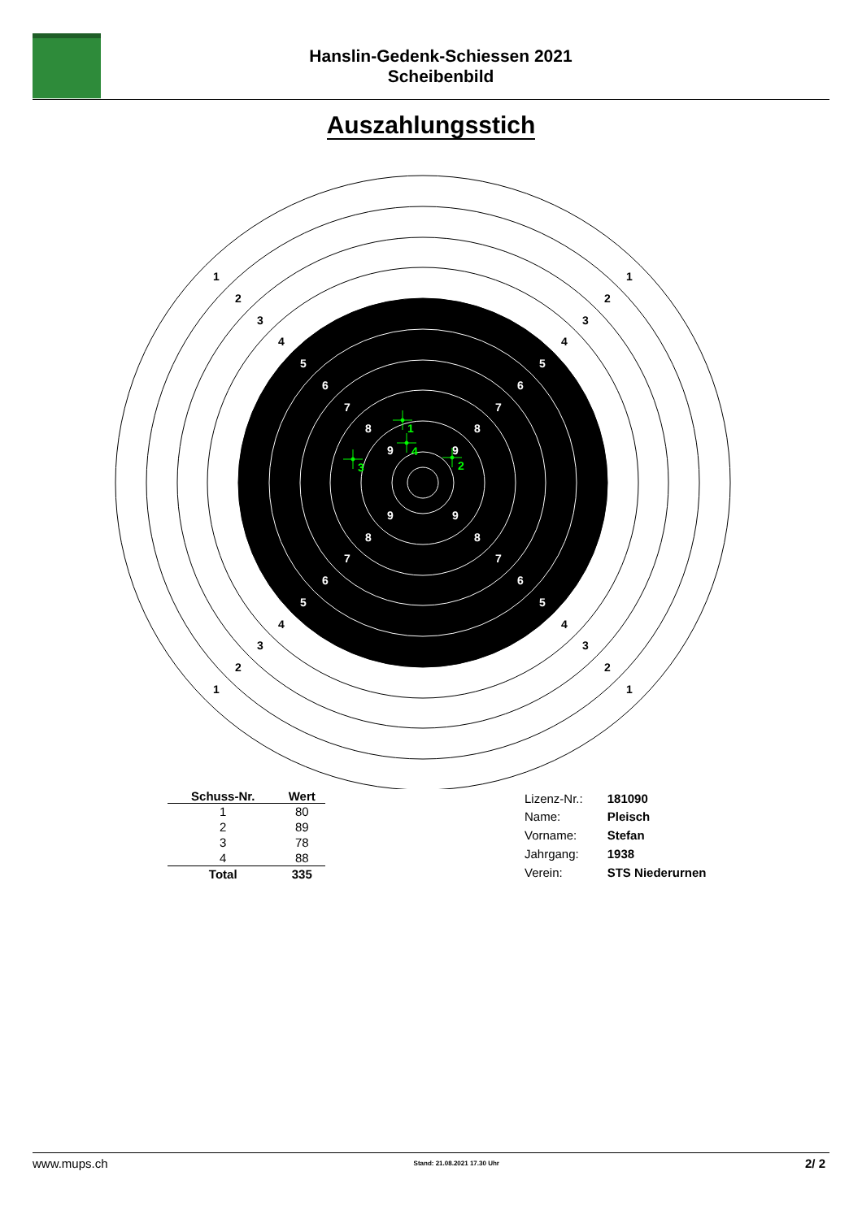Hanslin-Gedenk-Schiessen 2021
Scheibenbild
Auszahlungsstich
1
1
1
1
2
2
2
2
3
3
3
3
4
4
4
4
5
5
5
5
6
6
6
6
7
7
7
7
8
8
8
8
9
9
9
9
1
2
3
4
| Schuss-Nr. | Wert |
| --- | --- |
| 1 | 80 |
| 2 | 89 |
| 3 | 78 |
| 4 | 88 |
| Total | 335 |
| Lizenz-Nr.: | 181090 |
| Name: | Pleisch |
| Vorname: | Stefan |
| Jahrgang: | 1938 |
| Verein: | STS Niederurnen |
www.mups.ch Stand: 21.08.2021 17.30 Uhr 2/ 2